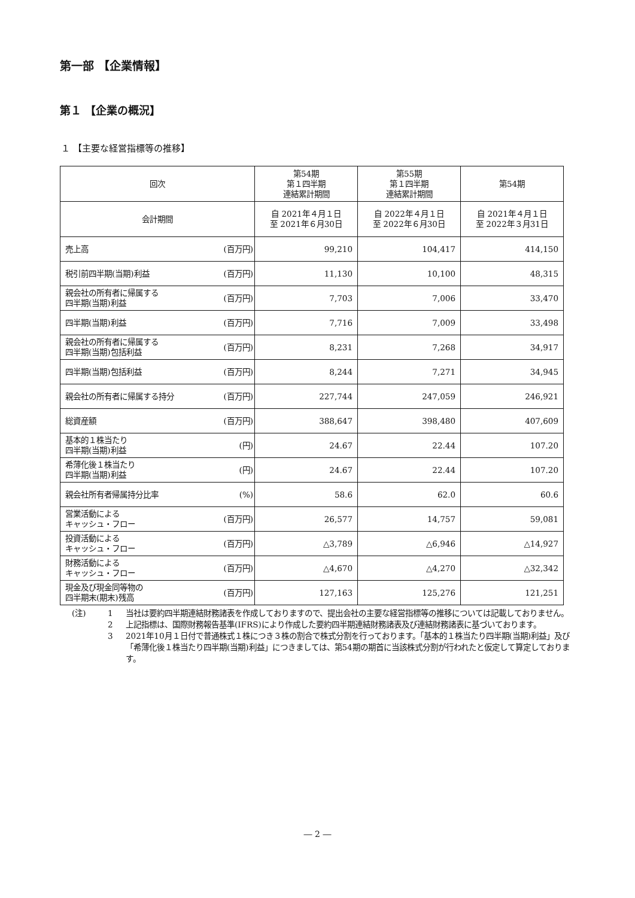第一部 【企業情報】
第１ 【企業の概況】
１ 【主要な経営指標等の推移】
| 回次 | | 第54期 第１四半期 連結累計期間 | 第55期 第１四半期 連結累計期間 | 第54期 |
| --- | --- | --- | --- | --- |
| 会計期間 | | 自 2021年４月１日 至 2021年６月30日 | 自 2022年４月１日 至 2022年６月30日 | 自 2021年４月１日 至 2022年３月31日 |
| 売上高 | (百万円) | 99,210 | 104,417 | 414,150 |
| 税引前四半期(当期)利益 | (百万円) | 11,130 | 10,100 | 48,315 |
| 親会社の所有者に帰属する 四半期(当期)利益 | (百万円) | 7,703 | 7,006 | 33,470 |
| 四半期(当期)利益 | (百万円) | 7,716 | 7,009 | 33,498 |
| 親会社の所有者に帰属する 四半期(当期)包括利益 | (百万円) | 8,231 | 7,268 | 34,917 |
| 四半期(当期)包括利益 | (百万円) | 8,244 | 7,271 | 34,945 |
| 親会社の所有者に帰属する持分 | (百万円) | 227,744 | 247,059 | 246,921 |
| 総資産額 | (百万円) | 388,647 | 398,480 | 407,609 |
| 基本的１株当たり 四半期(当期)利益 | (円) | 24.67 | 22.44 | 107.20 |
| 希薄化後１株当たり 四半期(当期)利益 | (円) | 24.67 | 22.44 | 107.20 |
| 親会社所有者帰属持分比率 | (%) | 58.6 | 62.0 | 60.6 |
| 営業活動による キャッシュ・フロー | (百万円) | 26,577 | 14,757 | 59,081 |
| 投資活動による キャッシュ・フロー | (百万円) | △3,789 | △6,946 | △14,927 |
| 財務活動による キャッシュ・フロー | (百万円) | △4,670 | △4,270 | △32,342 |
| 現金及び現金同等物の 四半期末(期末)残高 | (百万円) | 127,163 | 125,276 | 121,251 |
(注) 1 当社は要約四半期連結財務諸表を作成しておりますので、提出会社の主要な経営指標等の推移については記載しておりません。
2 上記指標は、国際財務報告基準(IFRS)により作成した要約四半期連結財務諸表及び連結財務諸表に基づいております。
3 2021年10月１日付で普通株式１株につき３株の割合で株式分割を行っております。「基本的１株当たり四半期(当期)利益」及び「希薄化後１株当たり四半期(当期)利益」につきましては、第54期の期首に当該株式分割が行われたと仮定して算定しております。
― 2 ―